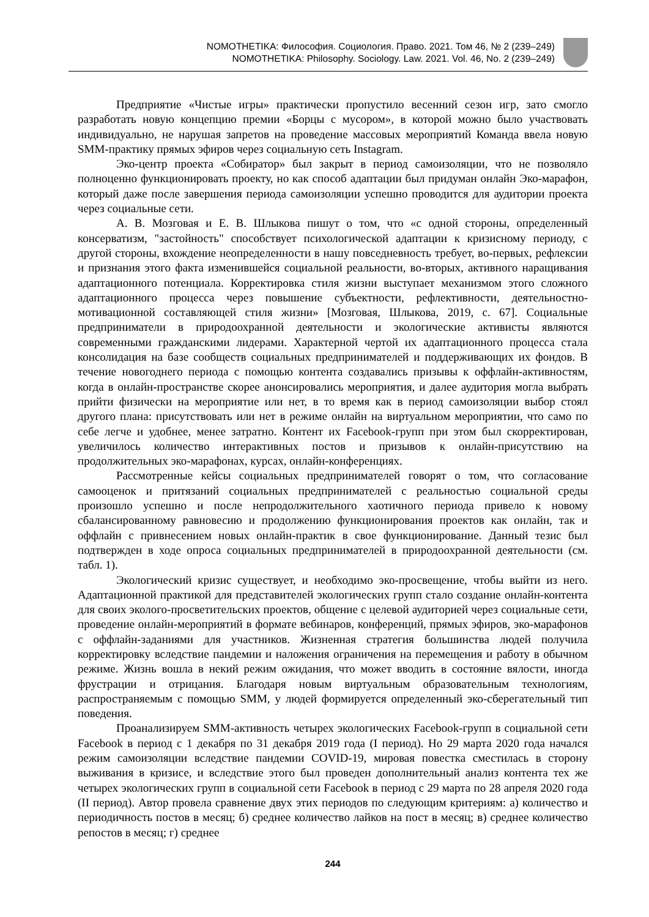NOMOTHETIKA: Философия. Социология. Право. 2021. Том 46, № 2 (239–249)
NOMOTHETIKA: Philosophy. Sociology. Law. 2021. Vol. 46, No. 2 (239–249)
Предприятие «Чистые игры» практически пропустило весенний сезон игр, зато смогло разработать новую концепцию премии «Борцы с мусором», в которой можно было участвовать индивидуально, не нарушая запретов на проведение массовых мероприятий Команда ввела новую SMM-практику прямых эфиров через социальную сеть Instagram.
Эко-центр проекта «Собиратор» был закрыт в период самоизоляции, что не позволяло полноценно функционировать проекту, но как способ адаптации был придуман онлайн Эко-марафон, который даже после завершения периода самоизоляции успешно проводится для аудитории проекта через социальные сети.
А. В. Мозговая и Е. В. Шлыкова пишут о том, что «с одной стороны, определенный консерватизм, "застойность" способствует психологической адаптации к кризисному периоду, с другой стороны, вхождение неопределенности в нашу повседневность требует, во-первых, рефлексии и признания этого факта изменившейся социальной реальности, во-вторых, активного наращивания адаптационного потенциала. Корректировка стиля жизни выступает механизмом этого сложного адаптационного процесса через повышение субъектности, рефлективности, деятельностно-мотивационной составляющей стиля жизни» [Мозговая, Шлыкова, 2019, с. 67]. Социальные предприниматели в природоохранной деятельности и экологические активисты являются современными гражданскими лидерами. Характерной чертой их адаптационного процесса стала консолидация на базе сообществ социальных предпринимателей и поддерживающих их фондов. В течение новогоднего периода с помощью контента создавались призывы к оффлайн-активностям, когда в онлайн-пространстве скорее анонсировались мероприятия, и далее аудитория могла выбрать прийти физически на мероприятие или нет, в то время как в период самоизоляции выбор стоял другого плана: присутствовать или нет в режиме онлайн на виртуальном мероприятии, что само по себе легче и удобнее, менее затратно. Контент их Facebook-групп при этом был скорректирован, увеличилось количество интерактивных постов и призывов к онлайн-присутствию на продолжительных эко-марафонах, курсах, онлайн-конференциях.
Рассмотренные кейсы социальных предпринимателей говорят о том, что согласование самооценок и притязаний социальных предпринимателей с реальностью социальной среды произошло успешно и после непродолжительного хаотичного периода привело к новому сбалансированному равновесию и продолжению функционирования проектов как онлайн, так и оффлайн с привнесением новых онлайн-практик в свое функционирование. Данный тезис был подтвержден в ходе опроса социальных предпринимателей в природоохранной деятельности (см. табл. 1).
Экологический кризис существует, и необходимо эко-просвещение, чтобы выйти из него. Адаптационной практикой для представителей экологических групп стало создание онлайн-контента для своих эколого-просветительских проектов, общение с целевой аудиторией через социальные сети, проведение онлайн-мероприятий в формате вебинаров, конференций, прямых эфиров, эко-марафонов с оффлайн-заданиями для участников. Жизненная стратегия большинства людей получила корректировку вследствие пандемии и наложения ограничения на перемещения и работу в обычном режиме. Жизнь вошла в некий режим ожидания, что может вводить в состояние вялости, иногда фрустрации и отрицания. Благодаря новым виртуальным образовательным технологиям, распространяемым с помощью SMM, у людей формируется определенный эко-сберегательный тип поведения.
Проанализируем SMM-активность четырех экологических Facebook-групп в социальной сети Facebook в период с 1 декабря по 31 декабря 2019 года (I период). Но 29 марта 2020 года начался режим самоизоляции вследствие пандемии COVID-19, мировая повестка сместилась в сторону выживания в кризисе, и вследствие этого был проведен дополнительный анализ контента тех же четырех экологических групп в социальной сети Facebook в период с 29 марта по 28 апреля 2020 года (II период). Автор провела сравнение двух этих периодов по следующим критериям: а) количество и периодичность постов в месяц; б) среднее количество лайков на пост в месяц; в) среднее количество репостов в месяц; г) среднее
244